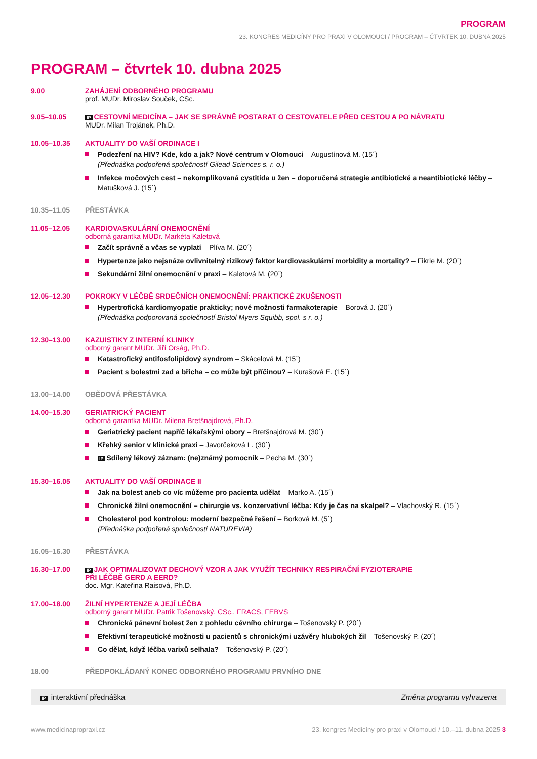PROGRAM
23. KONGRES MEDICÍNY PRO PRAXI V OLOMOUCI / PROGRAM – ČTVRTEK 10. DUBNA 2025
PROGRAM – čtvrtek 10. dubna 2025
9.00 ZAHÁJENÍ ODBORNÉHO PROGRAMU
prof. MUDr. Miroslav Souček, CSc.
9.05–10.05
IP CESTOVNÍ MEDICÍNA – JAK SE SPRÁVNĚ POSTARAT O CESTOVATELE PŘED CESTOU A PO NÁVRATU
MUDr. Milan Trojánek, Ph.D.
10.05–10.35 AKTUALITY DO VAŠÍ ORDINACE I
Podezření na HIV? Kde, kdo a jak? Nové centrum v Olomouci – Augustínová M. (15´)
(Přednáška podpořená společností Gilead Sciences s. r. o.)
Infekce močových cest – nekomplikovaná cystitida u žen – doporučená strategie antibiotické a neantibiotické léčby – Matušková J. (15´)
10.35–11.05 PŘESTÁVKA
11.05–12.05 KARDIOVASKULÁRNÍ ONEMOCNĚNÍ
odborná garantka MUDr. Markéta Kaletová
Začít správně a včas se vyplatí – Plíva M. (20´)
Hypertenze jako nejsnáze ovlivnitelný rizikový faktor kardiovaskulární morbidity a mortality? – Fikrle M. (20´)
Sekundární žilní onemocnění v praxi – Kaletová M. (20´)
12.05–12.30 POKROKY V LÉČBĚ SRDEČNÍCH ONEMOCNĚNÍ: PRAKTICKÉ ZKUŠENOSTI
Hypertrofická kardiomyopatie prakticky; nové možnosti farmakoterapie – Borová J. (20´)
(Přednáška podporovaná společností Bristol Myers Squibb, spol. s r. o.)
12.30–13.00 KAZUISTIKY Z INTERNÍ KLINIKY
odborný garant MUDr. Jiří Orság, Ph.D.
Katastrofický antifosfolipidový syndrom – Skácelová M. (15´)
Pacient s bolestmi zad a břicha – co může být příčinou? – Kurašová E. (15´)
13.00–14.00 OBĚDOVÁ PŘESTÁVKA
14.00–15.30 GERIATRICKÝ PACIENT
odborná garantka MUDr. Milena Bretšnajdrová, Ph.D.
Geriatrický pacient napříč lékařskými obory – Bretšnajdrová M. (30´)
Křehký senior v klinické praxi – Javorčeková L. (30´)
IP Sdílený lékový záznam: (ne)známý pomocník – Pecha M. (30´)
15.30–16.05 AKTUALITY DO VAŠÍ ORDINACE II
Jak na bolest aneb co víc můžeme pro pacienta udělat – Marko A. (15´)
Chronické žilní onemocnění – chirurgie vs. konzervativní léčba: Kdy je čas na skalpel? – Vlachovský R. (15´)
Cholesterol pod kontrolou: moderní bezpečné řešení – Borková M. (5´)
(Přednáška podpořená společností NATUREVIA)
16.05–16.30 PŘESTÁVKA
16.30–17.00
IP JAK OPTIMALIZOVAT DECHOVÝ VZOR A JAK VYUŽÍT TECHNIKY RESPIRAČNÍ FYZIOTERAPIE
PŘI LÉČBĚ GERD A EERD?
doc. Mgr. Kateřina Raisová, Ph.D.
17.00–18.00 ŽILNÍ HYPERTENZE A JEJÍ LÉČBA
odborný garant MUDr. Patrik Tošenovský, CSc., FRACS, FEBVS
Chronická pánevní bolest žen z pohledu cévního chirurga – Tošenovský P. (20´)
Efektivní terapeutické možnosti u pacientů s chronickými uzávěry hlubokých žil – Tošenovský P. (20´)
Co dělat, když léčba varixů selhala? – Tošenovský P. (20´)
18.00 PŘEDPOKLÁDANÝ KONEC ODBORNÉHO PROGRAMU PRVNÍHO DNE
IP interaktivní přednáška Změna programu vyhrazena
www.medicinapropraxi.cz 23. kongres Medicíny pro praxi v Olomouci / 10.–11. dubna 2025 3